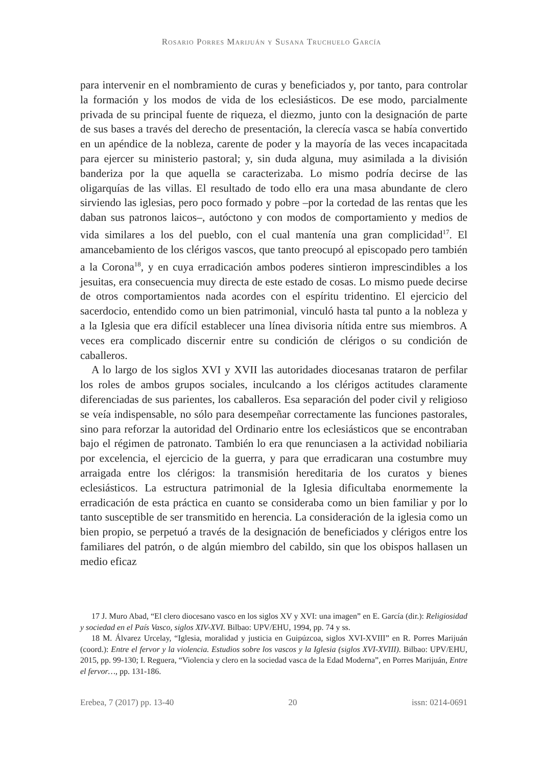Rosario Porres Marijuán y Susana Truchuelo García
para intervenir en el nombramiento de curas y beneficiados y, por tanto, para controlar la formación y los modos de vida de los eclesiásticos. De ese modo, parcialmente privada de su principal fuente de riqueza, el diezmo, junto con la designación de parte de sus bases a través del derecho de presentación, la clerecía vasca se había convertido en un apéndice de la nobleza, carente de poder y la mayoría de las veces incapacitada para ejercer su ministerio pastoral; y, sin duda alguna, muy asimilada a la división banderiza por la que aquella se caracterizaba. Lo mismo podría decirse de las oligarquías de las villas. El resultado de todo ello era una masa abundante de clero sirviendo las iglesias, pero poco formado y pobre –por la cortedad de las rentas que les daban sus patronos laicos–, autóctono y con modos de comportamiento y medios de vida similares a los del pueblo, con el cual mantenía una gran complicidad<sup>17</sup>. El amancebamiento de los clérigos vascos, que tanto preocupó al episcopado pero también a la Corona<sup>18</sup>, y en cuya erradicación ambos poderes sintieron imprescindibles a los jesuitas, era consecuencia muy directa de este estado de cosas. Lo mismo puede decirse de otros comportamientos nada acordes con el espíritu tridentino. El ejercicio del sacerdocio, entendido como un bien patrimonial, vinculó hasta tal punto a la nobleza y a la Iglesia que era difícil establecer una línea divisoria nítida entre sus miembros. A veces era complicado discernir entre su condición de clérigos o su condición de caballeros.
A lo largo de los siglos XVI y XVII las autoridades diocesanas trataron de perfilar los roles de ambos grupos sociales, inculcando a los clérigos actitudes claramente diferenciadas de sus parientes, los caballeros. Esa separación del poder civil y religioso se veía indispensable, no sólo para desempeñar correctamente las funciones pastorales, sino para reforzar la autoridad del Ordinario entre los eclesiásticos que se encontraban bajo el régimen de patronato. También lo era que renunciasen a la actividad nobiliaria por excelencia, el ejercicio de la guerra, y para que erradicaran una costumbre muy arraigada entre los clérigos: la transmisión hereditaria de los curatos y bienes eclesiásticos. La estructura patrimonial de la Iglesia dificultaba enormemente la erradicación de esta práctica en cuanto se consideraba como un bien familiar y por lo tanto susceptible de ser transmitido en herencia. La consideración de la iglesia como un bien propio, se perpetuó a través de la designación de beneficiados y clérigos entre los familiares del patrón, o de algún miembro del cabildo, sin que los obispos hallasen un medio eficaz
17 J. Muro Abad, “El clero diocesano vasco en los siglos XV y XVI: una imagen” en E. García (dir.): Religiosidad y sociedad en el País Vasco, siglos XIV-XVI. Bilbao: UPV/EHU, 1994, pp. 74 y ss.
18 M. Álvarez Urcelay, “Iglesia, moralidad y justicia en Guipúzcoa, siglos XVI-XVIII” en R. Porres Marijuán (coord.): Entre el fervor y la violencia. Estudios sobre los vascos y la Iglesia (siglos XVI-XVIII). Bilbao: UPV/EHU, 2015, pp. 99-130; I. Reguera, “Violencia y clero en la sociedad vasca de la Edad Moderna”, en Porres Marijuán, Entre el fervor…, pp. 131-186.
Erebea, 7 (2017) pp. 13-40 20 issn: 0214-0691